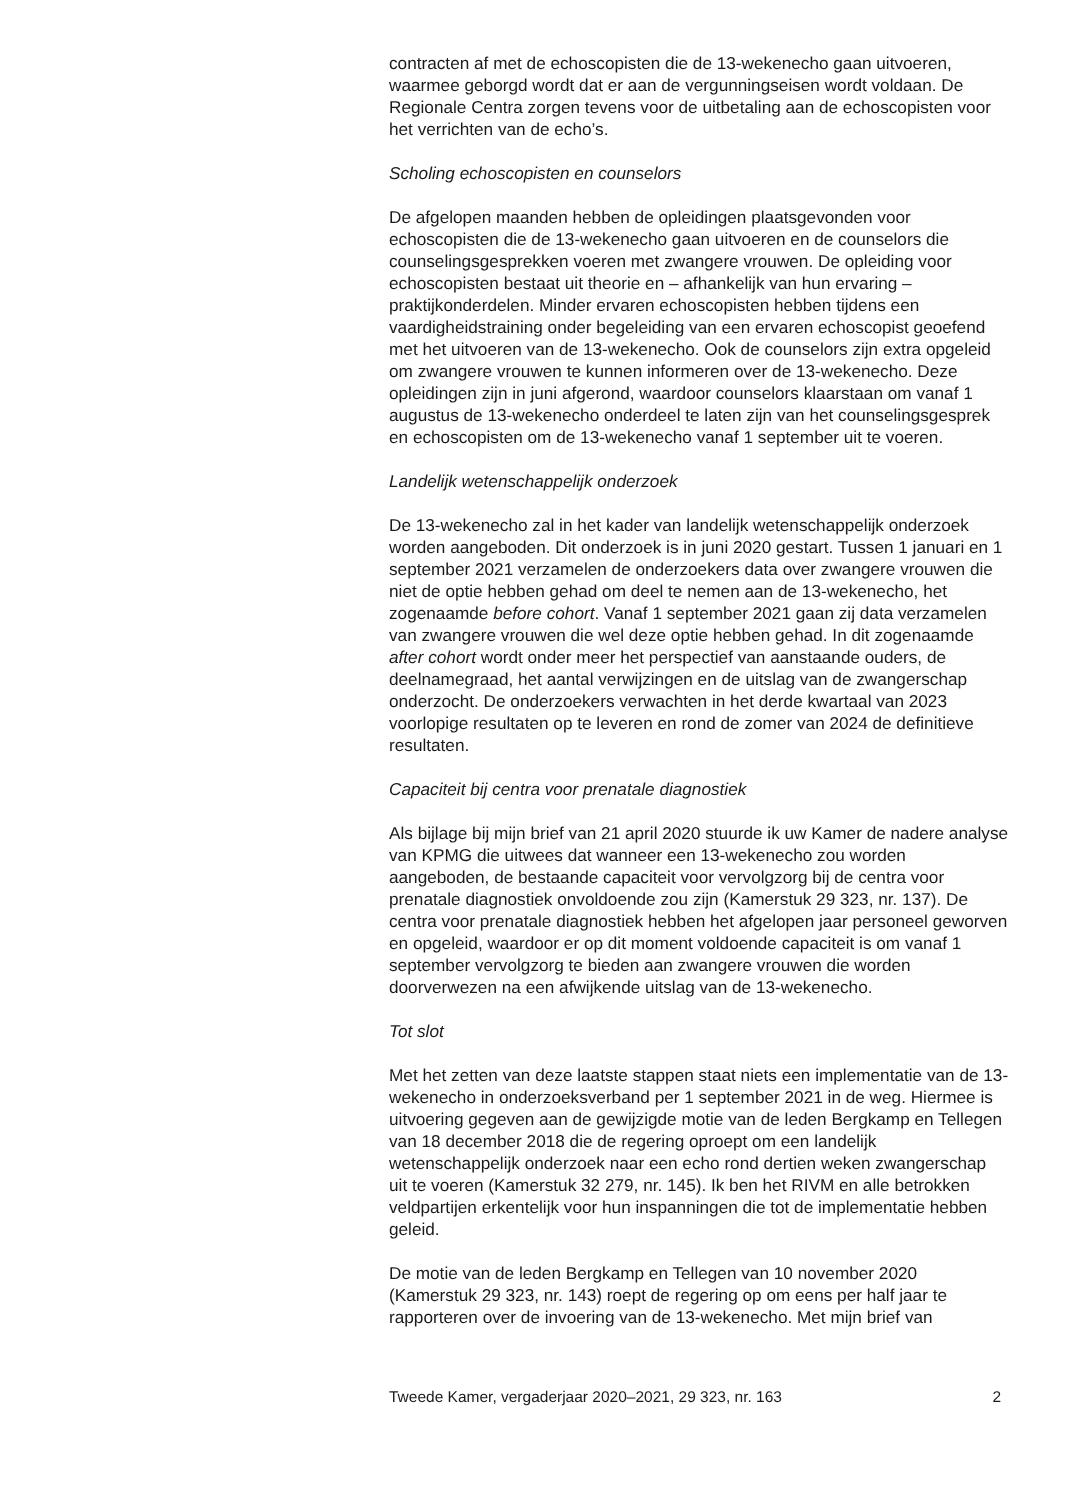contracten af met de echoscopisten die de 13-wekenecho gaan uitvoeren, waarmee geborgd wordt dat er aan de vergunningseisen wordt voldaan. De Regionale Centra zorgen tevens voor de uitbetaling aan de echoscopisten voor het verrichten van de echo’s.
Scholing echoscopisten en counselors
De afgelopen maanden hebben de opleidingen plaatsgevonden voor echoscopisten die de 13-wekenecho gaan uitvoeren en de counselors die counselingsgesprekken voeren met zwangere vrouwen. De opleiding voor echoscopisten bestaat uit theorie en – afhankelijk van hun ervaring – praktijkonderdelen. Minder ervaren echoscopisten hebben tijdens een vaardigheidstraining onder begeleiding van een ervaren echoscopist geoefend met het uitvoeren van de 13-wekenecho. Ook de counselors zijn extra opgeleid om zwangere vrouwen te kunnen informeren over de 13-wekenecho. Deze opleidingen zijn in juni afgerond, waardoor counselors klaarstaan om vanaf 1 augustus de 13-wekenecho onderdeel te laten zijn van het counselingsgesprek en echoscopisten om de 13-wekenecho vanaf 1 september uit te voeren.
Landelijk wetenschappelijk onderzoek
De 13-wekenecho zal in het kader van landelijk wetenschappelijk onderzoek worden aangeboden. Dit onderzoek is in juni 2020 gestart. Tussen 1 januari en 1 september 2021 verzamelen de onderzoekers data over zwangere vrouwen die niet de optie hebben gehad om deel te nemen aan de 13-wekenecho, het zogenaamde before cohort. Vanaf 1 september 2021 gaan zij data verzamelen van zwangere vrouwen die wel deze optie hebben gehad. In dit zogenaamde after cohort wordt onder meer het perspectief van aanstaande ouders, de deelnamegraad, het aantal verwijzingen en de uitslag van de zwangerschap onderzocht. De onderzoekers verwachten in het derde kwartaal van 2023 voorlopige resultaten op te leveren en rond de zomer van 2024 de definitieve resultaten.
Capaciteit bij centra voor prenatale diagnostiek
Als bijlage bij mijn brief van 21 april 2020 stuurde ik uw Kamer de nadere analyse van KPMG die uitwees dat wanneer een 13-wekenecho zou worden aangeboden, de bestaande capaciteit voor vervolgzorg bij de centra voor prenatale diagnostiek onvoldoende zou zijn (Kamerstuk 29 323, nr. 137). De centra voor prenatale diagnostiek hebben het afgelopen jaar personeel geworven en opgeleid, waardoor er op dit moment voldoende capaciteit is om vanaf 1 september vervolgzorg te bieden aan zwangere vrouwen die worden doorverwezen na een afwijkende uitslag van de 13-wekenecho.
Tot slot
Met het zetten van deze laatste stappen staat niets een implementatie van de 13-wekenecho in onderzoeksverband per 1 september 2021 in de weg. Hiermee is uitvoering gegeven aan de gewijzigde motie van de leden Bergkamp en Tellegen van 18 december 2018 die de regering oproept om een landelijk wetenschappelijk onderzoek naar een echo rond dertien weken zwangerschap uit te voeren (Kamerstuk 32 279, nr. 145). Ik ben het RIVM en alle betrokken veldpartijen erkentelijk voor hun inspanningen die tot de implementatie hebben geleid.
De motie van de leden Bergkamp en Tellegen van 10 november 2020 (Kamerstuk 29 323, nr. 143) roept de regering op om eens per half jaar te rapporteren over de invoering van de 13-wekenecho. Met mijn brief van
Tweede Kamer, vergaderjaar 2020–2021, 29 323, nr. 163 2